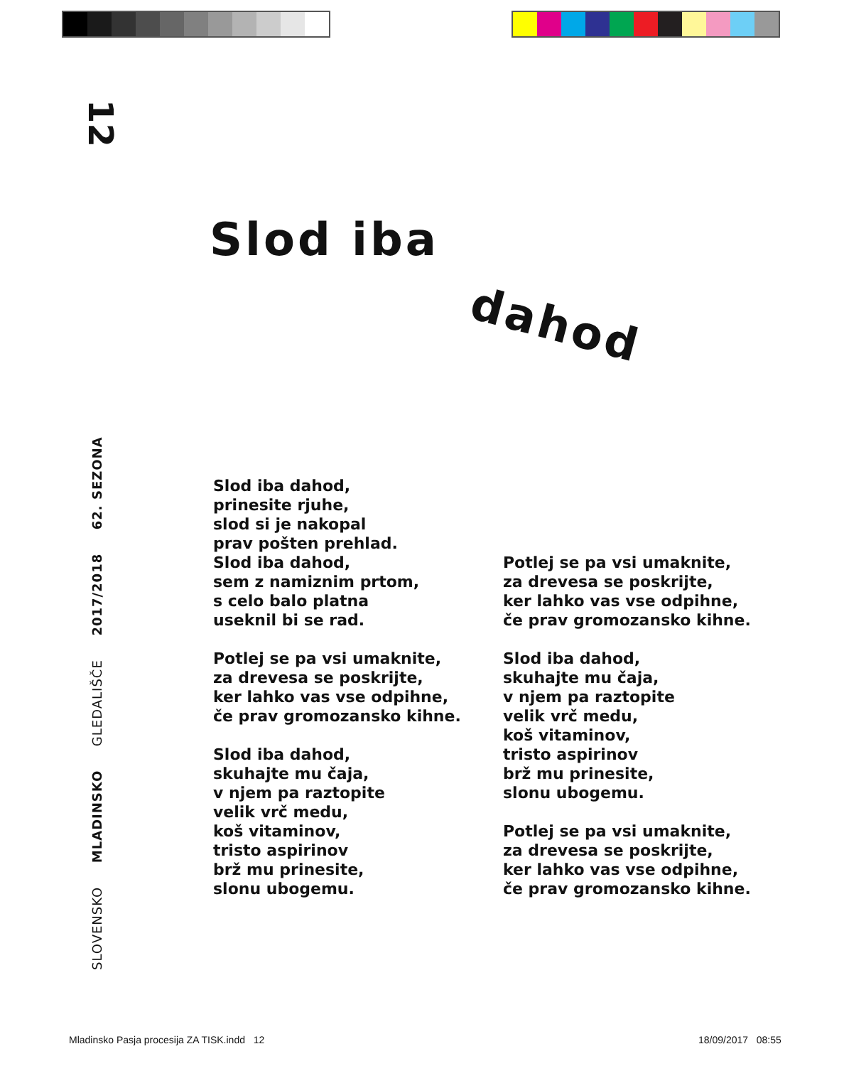12
Slod iba
dahod
SLOVENSKO MLADINSKO GLEDALIŠČE 2017/2018 62. SEZONA
Slod iba dahod,
prinesite rjuhe,
slod si je nakopal
prav pošten prehlad.
Slod iba dahod,
sem z namiznim prtom,
s celo balo platna
useknil bi se rad.
Potlej se pa vsi umaknite,
za drevesa se poskrijte,
ker lahko vas vse odpihne,
če prav gromozansko kihne.
Slod iba dahod,
skuhajte mu čaja,
v njem pa raztopite
velik vrč medu,
koš vitaminov,
tristo aspirinov
brž mu prinesite,
slonu ubogemu.
Potlej se pa vsi umaknite,
za drevesa se poskrijte,
ker lahko vas vse odpihne,
če prav gromozansko kihne.
Slod iba dahod,
skuhajte mu čaja,
v njem pa raztopite
velik vrč medu,
koš vitaminov,
tristo aspirinov
brž mu prinesite,
slonu ubogemu.
Potlej se pa vsi umaknite,
za drevesa se poskrijte,
ker lahko vas vse odpihne,
če prav gromozansko kihne.
Mladinsko Pasja procesija ZA TISK.indd 12
18/09/2017 08:55